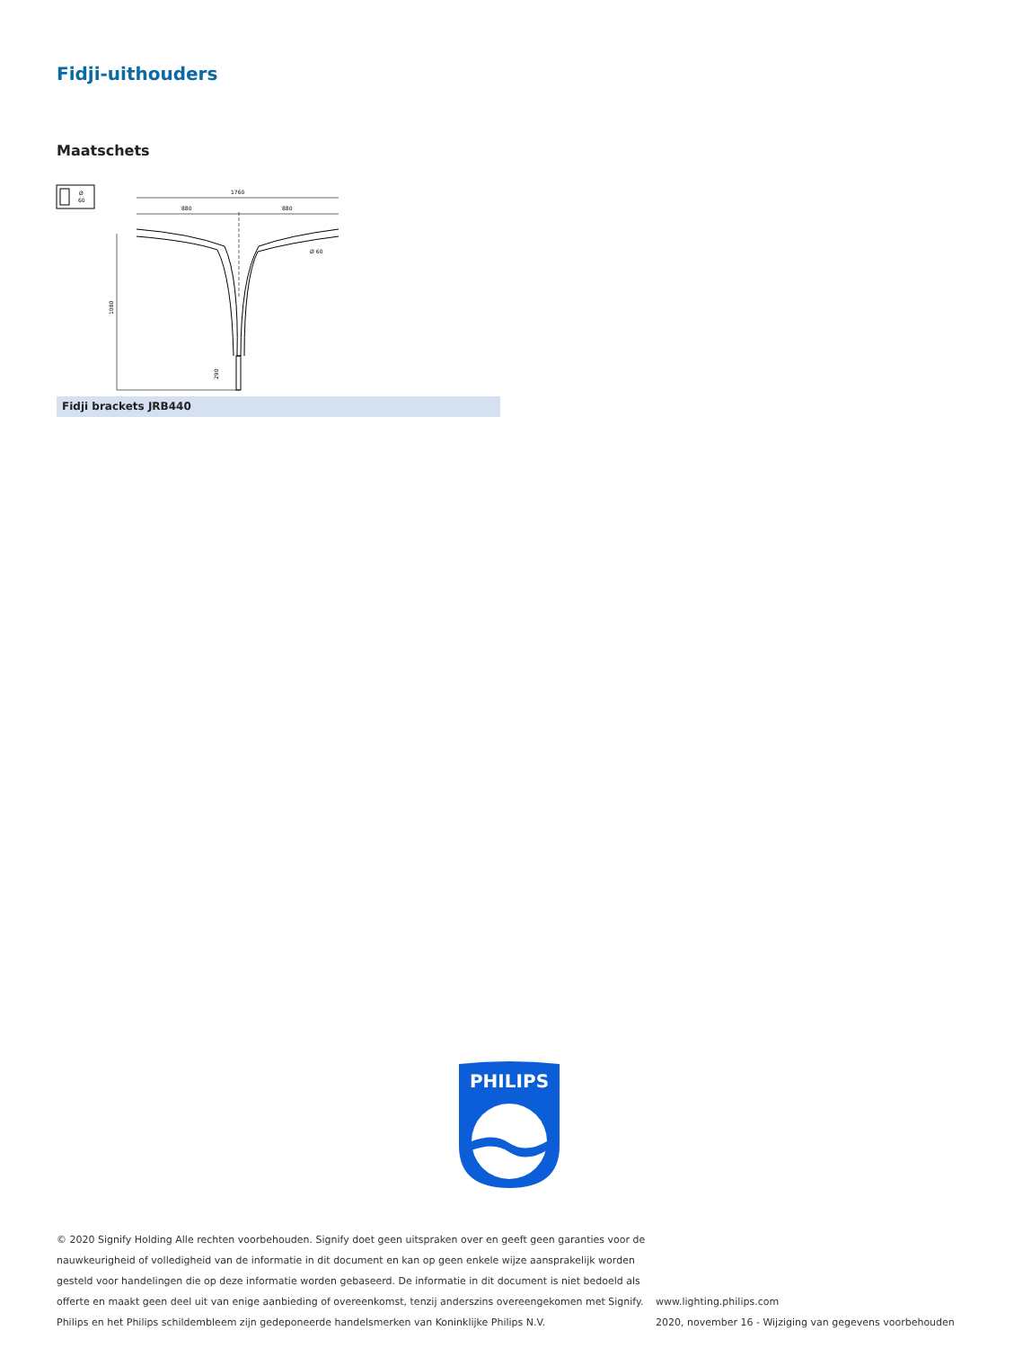Fidji-uithouders
Maatschets
Ø
60
1760
880
880
1080
Ø 60
290
Fidji brackets JRB440
PHILIPS
© 2020 Signify Holding Alle rechten voorbehouden. Signify doet geen uitspraken over en geeft geen garanties voor de nauwkeurigheid of volledigheid van de informatie in dit document en kan op geen enkele wijze aansprakelijk worden gesteld voor handelingen die op deze informatie worden gebaseerd. De informatie in dit document is niet bedoeld als offerte en maakt geen deel uit van enige aanbieding of overeenkomst, tenzij anderszins overeengekomen met Signify. Philips en het Philips schildembleem zijn gedeponeerde handelsmerken van Koninklijke Philips N.V.
www.lighting.philips.com
2020, november 16 - Wijziging van gegevens voorbehouden